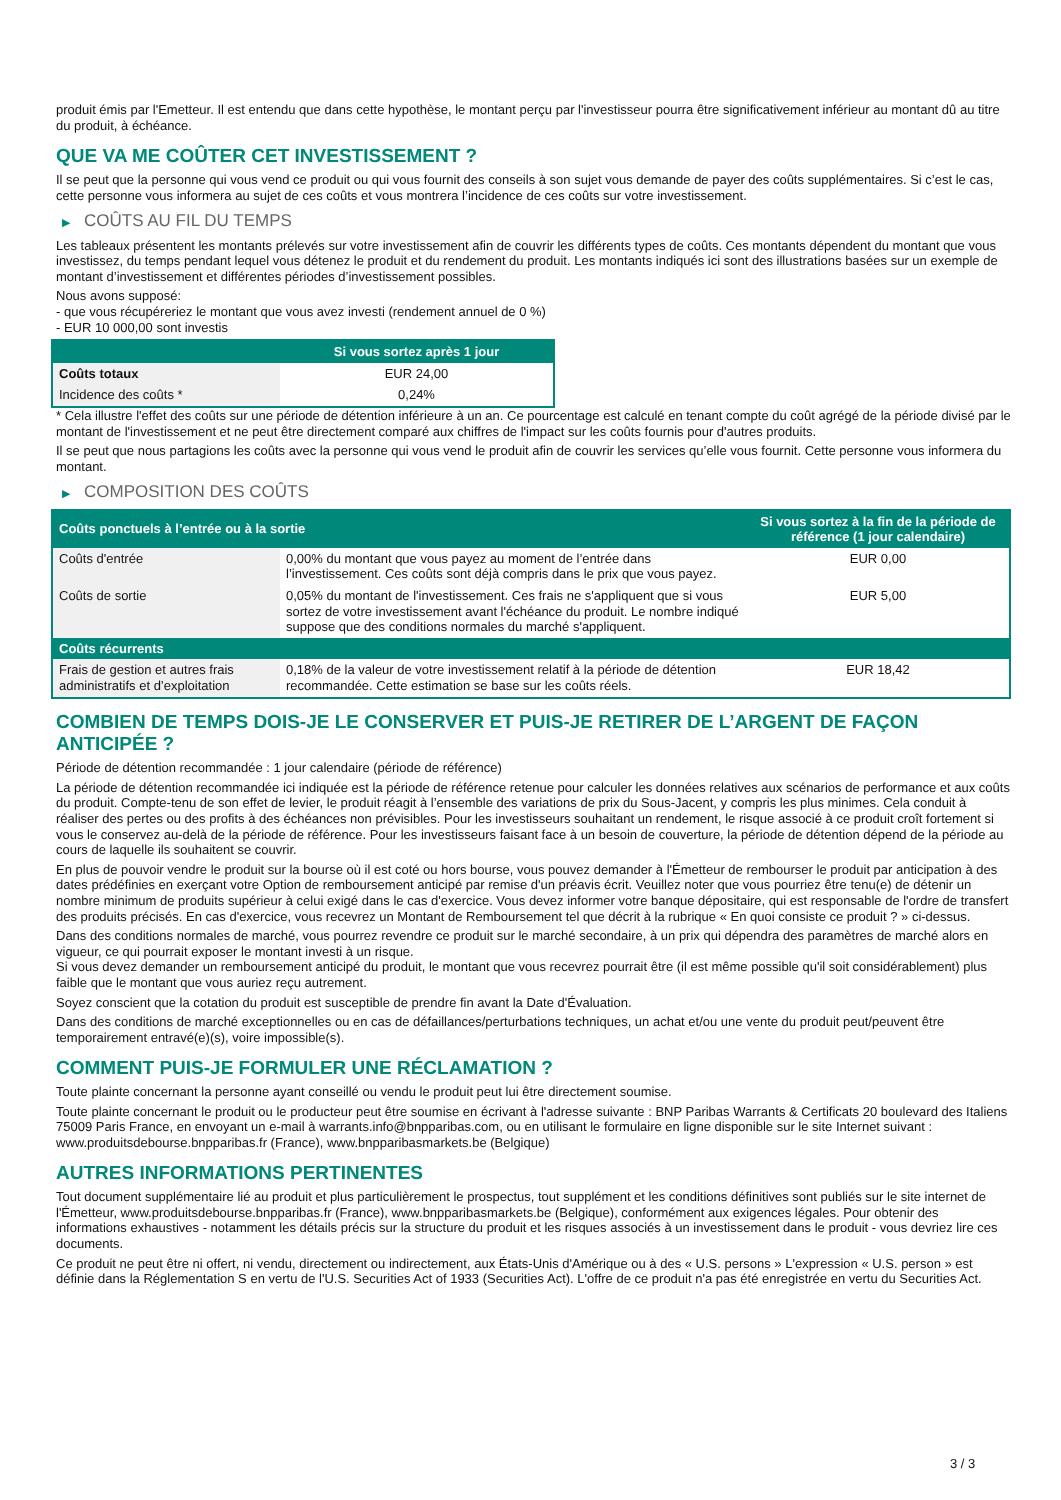produit émis par l'Emetteur. Il est entendu que dans cette hypothèse, le montant perçu par l'investisseur pourra être significativement inférieur au montant dû au titre du produit, à échéance.
QUE VA ME COÛTER CET INVESTISSEMENT ?
Il se peut que la personne qui vous vend ce produit ou qui vous fournit des conseils à son sujet vous demande de payer des coûts supplémentaires. Si c’est le cas, cette personne vous informera au sujet de ces coûts et vous montrera l’incidence de ces coûts sur votre investissement.
▶ COÛTS AU FIL DU TEMPS
Les tableaux présentent les montants prélevés sur votre investissement afin de couvrir les différents types de coûts. Ces montants dépendent du montant que vous investissez, du temps pendant lequel vous détenez le produit et du rendement du produit. Les montants indiqués ici sont des illustrations basées sur un exemple de montant d’investissement et différentes périodes d’investissement possibles.
Nous avons supposé:
- que vous récupéreriez le montant que vous avez investi (rendement annuel de 0 %)
- EUR 10 000,00 sont investis
| | Si vous sortez après 1 jour |
| --- | --- |
| Coûts totaux | EUR 24,00 |
| Incidence des coûts * | 0,24% |
* Cela illustre l'effet des coûts sur une période de détention inférieure à un an. Ce pourcentage est calculé en tenant compte du coût agrégé de la période divisé par le montant de l'investissement et ne peut être directement comparé aux chiffres de l'impact sur les coûts fournis pour d'autres produits.
Il se peut que nous partagions les coûts avec la personne qui vous vend le produit afin de couvrir les services qu’elle vous fournit. Cette personne vous informera du montant.
▶ COMPOSITION DES COÛTS
| Coûts ponctuels à l’entrée ou à la sortie | | Si vous sortez à la fin de la période de référence (1 jour calendaire) |
| --- | --- | --- |
| Coûts d'entrée | 0,00% du montant que vous payez au moment de l’entrée dans l’investissement. Ces coûts sont déjà compris dans le prix que vous payez. | EUR 0,00 |
| Coûts de sortie | 0,05% du montant de l'investissement. Ces frais ne s'appliquent que si vous sortez de votre investissement avant l'échéance du produit. Le nombre indiqué suppose que des conditions normales du marché s'appliquent. | EUR 5,00 |
| Coûts récurrents | | |
| Frais de gestion et autres frais administratifs et d’exploitation | 0,18% de la valeur de votre investissement relatif à la période de détention recommandée. Cette estimation se base sur les coûts réels. | EUR 18,42 |
COMBIEN DE TEMPS DOIS-JE LE CONSERVER ET PUIS-JE RETIRER DE L’ARGENT DE FAÇON ANTICIPÉE ?
Période de détention recommandée : 1 jour calendaire (période de référence)
La période de détention recommandée ici indiquée est la période de référence retenue pour calculer les données relatives aux scénarios de performance et aux coûts du produit. Compte-tenu de son effet de levier, le produit réagit à l’ensemble des variations de prix du Sous-Jacent, y compris les plus minimes. Cela conduit à réaliser des pertes ou des profits à des échéances non prévisibles. Pour les investisseurs souhaitant un rendement, le risque associé à ce produit croît fortement si vous le conservez au-delà de la période de référence. Pour les investisseurs faisant face à un besoin de couverture, la période de détention dépend de la période au cours de laquelle ils souhaitent se couvrir.
En plus de pouvoir vendre le produit sur la bourse où il est coté ou hors bourse, vous pouvez demander à l'Émetteur de rembourser le produit par anticipation à des dates prédéfinies en exerçant votre Option de remboursement anticipé par remise d'un préavis écrit. Veuillez noter que vous pourriez être tenu(e) de détenir un nombre minimum de produits supérieur à celui exigé dans le cas d'exercice. Vous devez informer votre banque dépositaire, qui est responsable de l'ordre de transfert des produits précisés. En cas d'exercice, vous recevrez un Montant de Remboursement tel que décrit à la rubrique « En quoi consiste ce produit ? » ci-dessus.
Dans des conditions normales de marché, vous pourrez revendre ce produit sur le marché secondaire, à un prix qui dépendra des paramètres de marché alors en vigueur, ce qui pourrait exposer le montant investi à un risque.
Si vous devez demander un remboursement anticipé du produit, le montant que vous recevrez pourrait être (il est même possible qu'il soit considérablement) plus faible que le montant que vous auriez reçu autrement.
Soyez conscient que la cotation du produit est susceptible de prendre fin avant la Date d'Évaluation.
Dans des conditions de marché exceptionnelles ou en cas de défaillances/perturbations techniques, un achat et/ou une vente du produit peut/peuvent être temporairement entravé(e)(s), voire impossible(s).
COMMENT PUIS-JE FORMULER UNE RÉCLAMATION ?
Toute plainte concernant la personne ayant conseillé ou vendu le produit peut lui être directement soumise.
Toute plainte concernant le produit ou le producteur peut être soumise en écrivant à l'adresse suivante : BNP Paribas Warrants & Certificats 20 boulevard des Italiens 75009 Paris France, en envoyant un e-mail à warrants.info@bnpparibas.com, ou en utilisant le formulaire en ligne disponible sur le site Internet suivant : www.produitsdebourse.bnpparibas.fr (France), www.bnpparibasmarkets.be (Belgique)
AUTRES INFORMATIONS PERTINENTES
Tout document supplémentaire lié au produit et plus particulièrement le prospectus, tout supplément et les conditions définitives sont publiés sur le site internet de l'Émetteur, www.produitsdebourse.bnpparibas.fr (France), www.bnpparibasmarkets.be (Belgique), conformément aux exigences légales. Pour obtenir des informations exhaustives - notamment les détails précis sur la structure du produit et les risques associés à un investissement dans le produit - vous devriez lire ces documents.
Ce produit ne peut être ni offert, ni vendu, directement ou indirectement, aux États-Unis d'Amérique ou à des « U.S. persons » L'expression « U.S. person » est définie dans la Réglementation S en vertu de l'U.S. Securities Act of 1933 (Securities Act). L'offre de ce produit n'a pas été enregistrée en vertu du Securities Act.
3 / 3